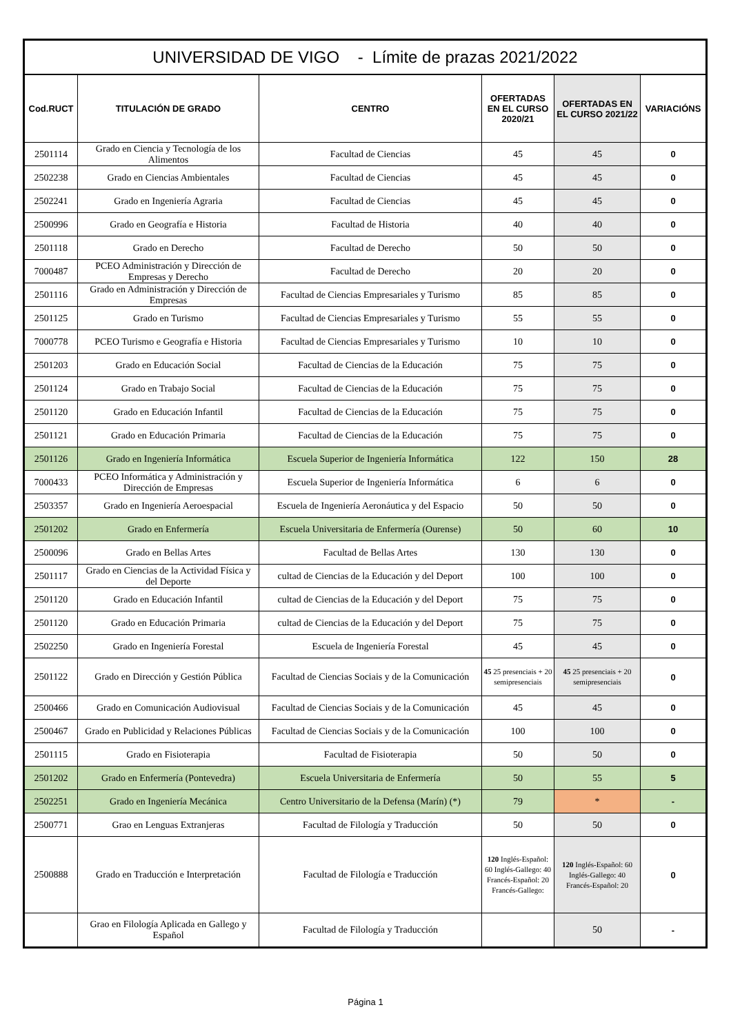| UNIVERSIDAD DE VIGO - Límite de prazas 2021/2022 | | | | | |
| Cod.RUCT | TITULACIÓN DE GRADO | CENTRO | OFERTADAS EN EL CURSO 2020/21 | OFERTADAS EN EL CURSO 2021/22 | VARIACIÓNS |
| 2501114 | Grado en Ciencia y Tecnología de los Alimentos | Facultad de Ciencias | 45 | 45 | 0 |
| 2502238 | Grado en Ciencias Ambientales | Facultad de Ciencias | 45 | 45 | 0 |
| 2502241 | Grado en Ingeniería Agraria | Facultad de Ciencias | 45 | 45 | 0 |
| 2500996 | Grado en Geografía e Historia | Facultad de Historia | 40 | 40 | 0 |
| 2501118 | Grado en Derecho | Facultad de Derecho | 50 | 50 | 0 |
| 7000487 | PCEO Administración y Dirección de Empresas y Derecho | Facultad de Derecho | 20 | 20 | 0 |
| 2501116 | Grado en Administración y Dirección de Empresas | Facultad de Ciencias Empresariales y Turismo | 85 | 85 | 0 |
| 2501125 | Grado en Turismo | Facultad de Ciencias Empresariales y Turismo | 55 | 55 | 0 |
| 7000778 | PCEO Turismo e Geografía e Historia | Facultad de Ciencias Empresariales y Turismo | 10 | 10 | 0 |
| 2501203 | Grado en Educación Social | Facultad de Ciencias de la Educación | 75 | 75 | 0 |
| 2501124 | Grado en Trabajo Social | Facultad de Ciencias de la Educación | 75 | 75 | 0 |
| 2501120 | Grado en Educación Infantil | Facultad de Ciencias de la Educación | 75 | 75 | 0 |
| 2501121 | Grado en Educación Primaria | Facultad de Ciencias de la Educación | 75 | 75 | 0 |
| 2501126 | Grado en Ingeniería Informática | Escuela Superior de Ingeniería Informática | 122 | 150 | 28 |
| 7000433 | PCEO Informática y Administración y Dirección de Empresas | Escuela Superior de Ingeniería Informática | 6 | 6 | 0 |
| 2503357 | Grado en Ingeniería Aeroespacial | Escuela de Ingeniería Aeronáutica y del Espacio | 50 | 50 | 0 |
| 2501202 | Grado en Enfermería | Escuela Universitaria de Enfermería (Ourense) | 50 | 60 | 10 |
| 2500096 | Grado en Bellas Artes | Facultad de Bellas Artes | 130 | 130 | 0 |
| 2501117 | Grado en Ciencias de la Actividad Física y del Deporte | cultad de Ciencias de la Educación y del Deport | 100 | 100 | 0 |
| 2501120 | Grado en Educación Infantil | cultad de Ciencias de la Educación y del Deport | 75 | 75 | 0 |
| 2501120 | Grado en Educación Primaria | cultad de Ciencias de la Educación y del Deport | 75 | 75 | 0 |
| 2502250 | Grado en Ingeniería Forestal | Escuela de Ingeniería Forestal | 45 | 45 | 0 |
| 2501122 | Grado en Dirección y Gestión Pública | Facultad de Ciencias Sociais y de la Comunicación | 45 25 presenciais + 20 semipresenciais | 45 25 presenciais + 20 semipresenciais | 0 |
| 2500466 | Grado en Comunicación Audiovisual | Facultad de Ciencias Sociais y de la Comunicación | 45 | 45 | 0 |
| 2500467 | Grado en Publicidad y Relaciones Públicas | Facultad de Ciencias Sociais y de la Comunicación | 100 | 100 | 0 |
| 2501115 | Grado en Fisioterapia | Facultad de Fisioterapia | 50 | 50 | 0 |
| 2501202 | Grado en Enfermería (Pontevedra) | Escuela Universitaria de Enfermería | 50 | 55 | 5 |
| 2502251 | Grado en Ingeniería Mecánica | Centro Universitario de la Defensa (Marín) (*) | 79 | * | - |
| 2500771 | Grao en Lenguas Extranjeras | Facultad de Filología y Traducción | 50 | 50 | 0 |
| 2500888 | Grado en Traducción e Interpretación | Facultad de Filología e Traducción | 120 Inglés-Español: 60 Inglés-Gallego: 40 Francés-Español: 20 Francés-Gallego: | 120 Inglés-Español: 60 Inglés-Gallego: 40 Francés-Español: 20 | 0 |
| | Grao en Filología Aplicada en Gallego y Español | Facultad de Filología y Traducción | | 50 | - |
Página 1